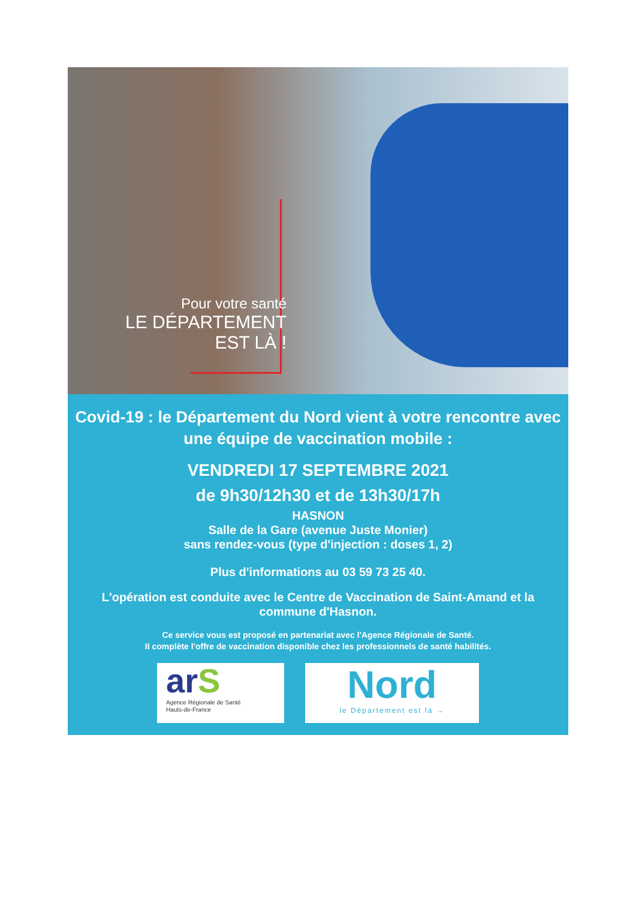Pour votre santé
LE DÉPARTEMENT
EST LÀ !
Covid-19 : le Département du Nord vient à votre rencontre avec une équipe de vaccination mobile :
VENDREDI 17 SEPTEMBRE 2021
de 9h30/12h30 et de 13h30/17h
HASNON
Salle de la Gare (avenue Juste Monier)
sans rendez-vous (type d'injection : doses 1, 2)
Plus d'informations au 03 59 73 25 40.
L'opération est conduite avec le Centre de Vaccination de Saint-Amand et la commune d'Hasnon.
Ce service vous est proposé en partenariat avec l'Agence Régionale de Santé.
Il complète l'offre de vaccination disponible chez les professionnels de santé habilités.
arS
Agence Régionale de Santé
Hauts-de-France
Nord
le Département est là →